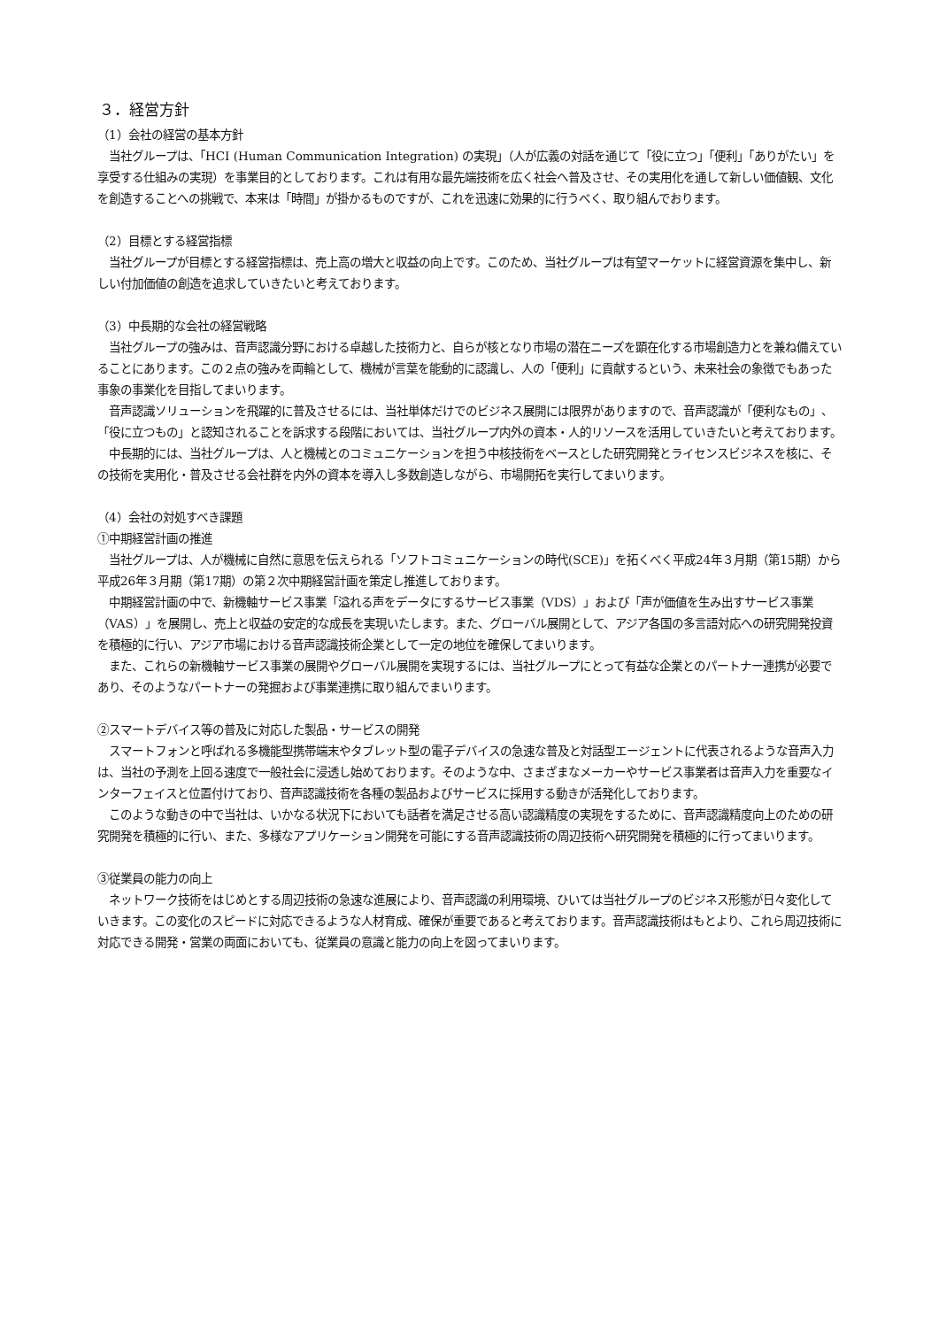３．経営方針
（1）会社の経営の基本方針
　当社グループは、「HCI (Human Communication Integration) の実現」（人が広義の対話を通じて「役に立つ」「便利」「ありがたい」を享受する仕組みの実現）を事業目的としております。これは有用な最先端技術を広く社会へ普及させ、その実用化を通して新しい価値観、文化を創造することへの挑戦で、本来は「時間」が掛かるものですが、これを迅速に効果的に行うべく、取り組んでおります。
（2）目標とする経営指標
　当社グループが目標とする経営指標は、売上高の増大と収益の向上です。このため、当社グループは有望マーケットに経営資源を集中し、新しい付加価値の創造を追求していきたいと考えております。
（3）中長期的な会社の経営戦略
　当社グループの強みは、音声認識分野における卓越した技術力と、自らが核となり市場の潜在ニーズを顕在化する市場創造力とを兼ね備えていることにあります。この２点の強みを両輪として、機械が言葉を能動的に認識し、人の「便利」に貢献するという、未来社会の象徴でもあった事象の事業化を目指してまいります。
　音声認識ソリューションを飛躍的に普及させるには、当社単体だけでのビジネス展開には限界がありますので、音声認識が「便利なもの」、「役に立つもの」と認知されることを訴求する段階においては、当社グループ内外の資本・人的リソースを活用していきたいと考えております。
　中長期的には、当社グループは、人と機械とのコミュニケーションを担う中核技術をベースとした研究開発とライセンスビジネスを核に、その技術を実用化・普及させる会社群を内外の資本を導入し多数創造しながら、市場開拓を実行してまいります。
（4）会社の対処すべき課題
①中期経営計画の推進
　当社グループは、人が機械に自然に意思を伝えられる「ソフトコミュニケーションの時代(SCE)」を拓くべく平成24年３月期（第15期）から平成26年３月期（第17期）の第２次中期経営計画を策定し推進しております。
　中期経営計画の中で、新機軸サービス事業「溢れる声をデータにするサービス事業（VDS）」および「声が価値を生み出すサービス事業（VAS）」を展開し、売上と収益の安定的な成長を実現いたします。また、グローバル展開として、アジア各国の多言語対応への研究開発投資を積極的に行い、アジア市場における音声認識技術企業として一定の地位を確保してまいります。
　また、これらの新機軸サービス事業の展開やグローバル展開を実現するには、当社グループにとって有益な企業とのパートナー連携が必要であり、そのようなパートナーの発掘および事業連携に取り組んでまいります。
②スマートデバイス等の普及に対応した製品・サービスの開発
　スマートフォンと呼ばれる多機能型携帯端末やタブレット型の電子デバイスの急速な普及と対話型エージェントに代表されるような音声入力は、当社の予測を上回る速度で一般社会に浸透し始めております。そのような中、さまざまなメーカーやサービス事業者は音声入力を重要なインターフェイスと位置付けており、音声認識技術を各種の製品およびサービスに採用する動きが活発化しております。
　このような動きの中で当社は、いかなる状況下においても話者を満足させる高い認識精度の実現をするために、音声認識精度向上のための研究開発を積極的に行い、また、多様なアプリケーション開発を可能にする音声認識技術の周辺技術へ研究開発を積極的に行ってまいります。
③従業員の能力の向上
　ネットワーク技術をはじめとする周辺技術の急速な進展により、音声認識の利用環境、ひいては当社グループのビジネス形態が日々変化していきます。この変化のスピードに対応できるような人材育成、確保が重要であると考えております。音声認識技術はもとより、これら周辺技術に対応できる開発・営業の両面においても、従業員の意識と能力の向上を図ってまいります。